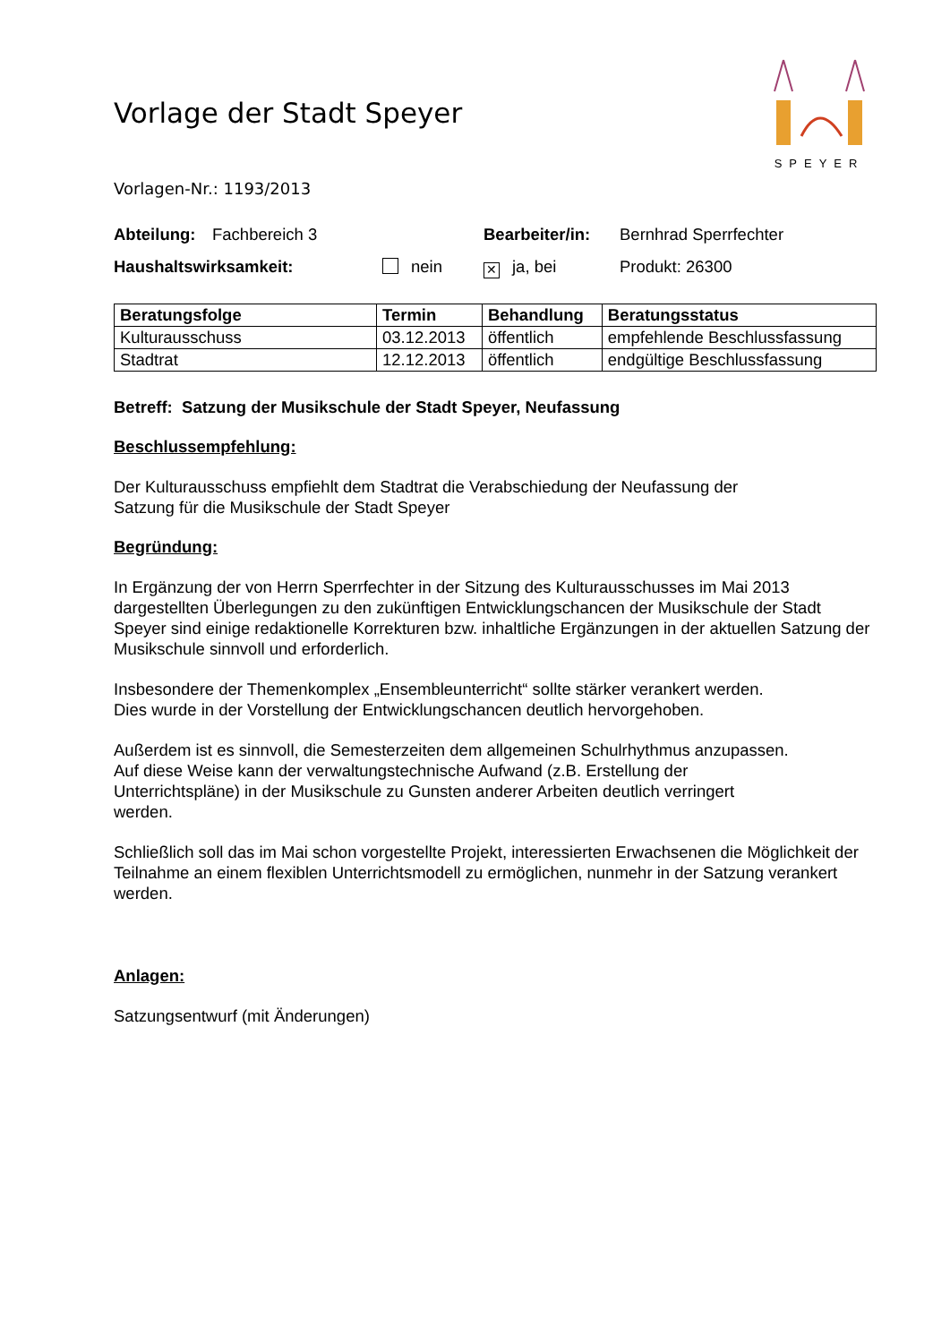SPEYER
Vorlage der Stadt Speyer
Vorlagen-Nr.: 1193/2013
Abteilung:
Fachbereich 3 Bearbeiter/in:
Bernhrad Sperrfechter
Haushaltswirksamkeit: nein
✕ ja, bei Produkt: 26300
| Beratungsfolge | Termin | Behandlung | Beratungsstatus |
| --- | --- | --- | --- |
| Kulturausschuss | 03.12.2013 | öffentlich | empfehlende Beschlussfassung |
| Stadtrat | 12.12.2013 | öffentlich | endgültige Beschlussfassung |
Betreff: Satzung der Musikschule der Stadt Speyer, Neufassung
Beschlussempfehlung:
Der Kulturausschuss empfiehlt dem Stadtrat die Verabschiedung der Neufassung der
Satzung für die Musikschule der Stadt Speyer
Begründung:
In Ergänzung der von Herrn Sperrfechter in der Sitzung des Kulturausschusses im Mai 2013 dargestellten Überlegungen zu den zukünftigen Entwicklungschancen der Musikschule der Stadt Speyer sind einige redaktionelle Korrekturen bzw. inhaltliche Ergänzungen in der aktuellen Satzung der Musikschule sinnvoll und erforderlich.
Insbesondere der Themenkomplex „Ensembleunterricht“ sollte stärker verankert werden.
Dies wurde in der Vorstellung der Entwicklungschancen deutlich hervorgehoben.
Außerdem ist es sinnvoll, die Semesterzeiten dem allgemeinen Schulrhythmus anzupassen.
Auf diese Weise kann der verwaltungstechnische Aufwand (z.B. Erstellung der
Unterrichtspläne) in der Musikschule zu Gunsten anderer Arbeiten deutlich verringert
werden.
Schließlich soll das im Mai schon vorgestellte Projekt, interessierten Erwachsenen die Möglichkeit der Teilnahme an einem flexiblen Unterrichtsmodell zu ermöglichen, nunmehr in der Satzung verankert werden.
Anlagen:
Satzungsentwurf (mit Änderungen)